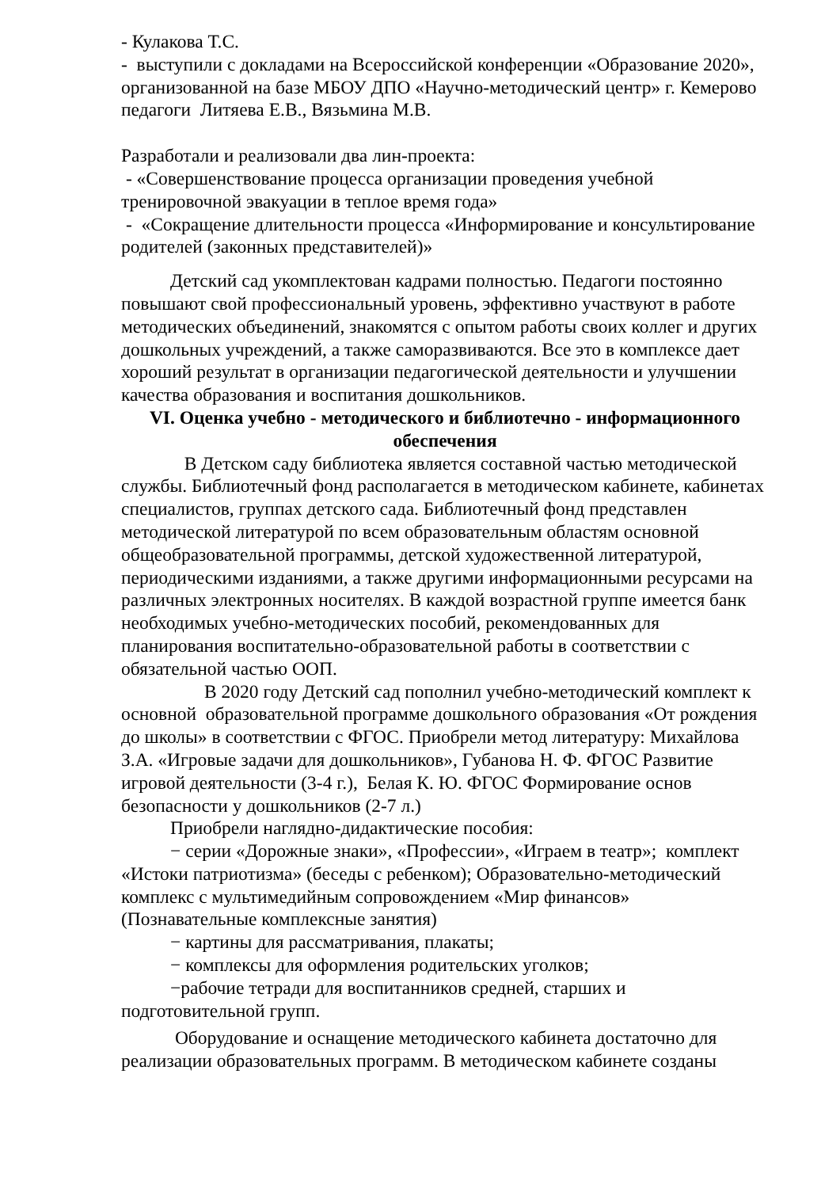- Кулакова Т.С.
- выступили с докладами на Всероссийской конференции «Образование 2020», организованной на базе МБОУ ДПО «Научно-методический центр» г. Кемерово педагоги Литяева Е.В., Вязьмина М.В.
Разработали и реализовали два лин-проекта:
- «Совершенствование процесса организации проведения учебной тренировочной эвакуации в теплое время года»
- «Сокращение длительности процесса «Информирование и консультирование родителей (законных представителей)»
Детский сад укомплектован кадрами полностью. Педагоги постоянно повышают свой профессиональный уровень, эффективно участвуют в работе методических объединений, знакомятся с опытом работы своих коллег и других дошкольных учреждений, а также саморазвиваются. Все это в комплексе дает хороший результат в организации педагогической деятельности и улучшении качества образования и воспитания дошкольников.
VI. Оценка учебно - методического и библиотечно - информационного обеспечения
В Детском саду библиотека является составной частью методической службы. Библиотечный фонд располагается в методическом кабинете, кабинетах специалистов, группах детского сада. Библиотечный фонд представлен методической литературой по всем образовательным областям основной общеобразовательной программы, детской художественной литературой, периодическими изданиями, а также другими информационными ресурсами на различных электронных носителях. В каждой возрастной группе имеется банк необходимых учебно-методических пособий, рекомендованных для планирования воспитательно-образовательной работы в соответствии с обязательной частью ООП.
В 2020 году Детский сад пополнил учебно-методический комплект к основной образовательной программе дошкольного образования «От рождения до школы» в соответствии с ФГОС. Приобрели метод литературу: Михайлова З.А. «Игровые задачи для дошкольников», Губанова Н. Ф. ФГОС Развитие игровой деятельности (3-4 г.), Белая К. Ю. ФГОС Формирование основ безопасности у дошкольников (2-7 л.)
Приобрели наглядно-дидактические пособия:
− серии «Дорожные знаки», «Профессии», «Играем в театр»; комплект «Истоки патриотизма» (беседы с ребенком); Образовательно-методический комплекс с мультимедийным сопровождением «Мир финансов» (Познавательные комплексные занятия)
− картины для рассматривания, плакаты;
− комплексы для оформления родительских уголков;
−рабочие тетради для воспитанников средней, старших и подготовительной групп.
Оборудование и оснащение методического кабинета достаточно для реализации образовательных программ. В методическом кабинете созданы